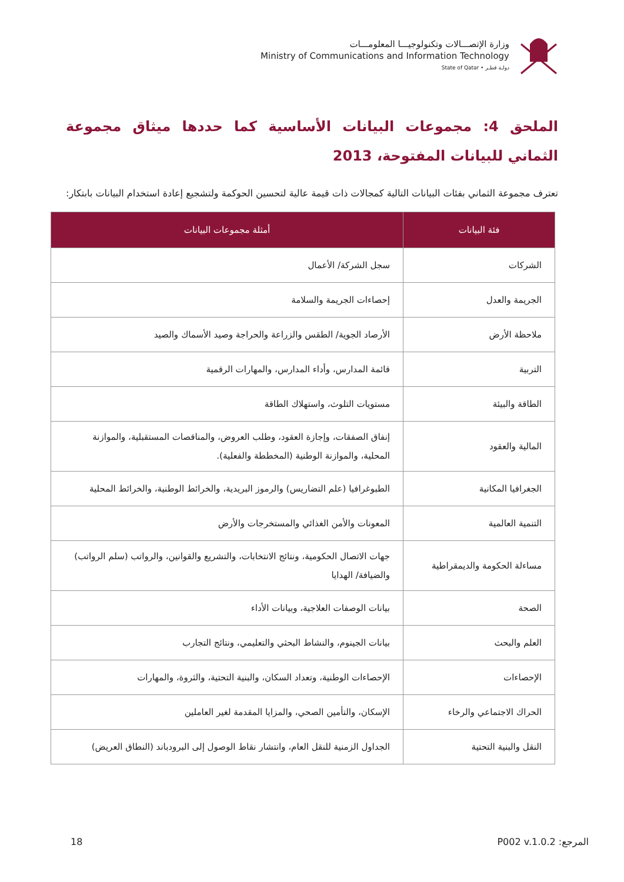وزارة الإتصـــالات وتكنولوجيـــا المعلومـــات
Ministry of Communications and Information Technology
State of Qatar • دولـة قطـر
الملحق 4: مجموعات البيانات الأساسية كما حددها ميثاق مجموعة الثماني للبيانات المفتوحة، 2013
تعترف مجموعة الثماني بفئات البيانات التالية كمجالات ذات قيمة عالية لتحسين الحوكمة ولتشجيع إعادة استخدام البيانات بابتكار:
| فئة البيانات | أمثلة مجموعات البيانات |
| --- | --- |
| الشركات | سجل الشركة/ الأعمال |
| الجريمة والعدل | إحصاءات الجريمة والسلامة |
| ملاحظة الأرض | الأرصاد الجوية/ الطقس والزراعة والحراجة وصيد الأسماك والصيد |
| التربية | قائمة المدارس، وأداء المدارس، والمهارات الرقمية |
| الطاقة والبيئة | مستويات التلوث، واستهلاك الطاقة |
| المالية والعقود | إنفاق الصفقات، وإجازة العقود، وطلب العروض، والمناقصات المستقبلية، والموازنة المحلية، والموازنة الوطنية (المخططة والفعلية). |
| الجغرافيا المكانية | الطبوغرافيا (علم التضاريس) والرموز البريدية، والخرائط الوطنية، والخرائط المحلية |
| التنمية العالمية | المعونات والأمن الغذائي والمستخرجات والأرض |
| مساءلة الحكومة والديمقراطية | جهات الاتصال الحكومية، ونتائج الانتخابات، والتشريع والقوانين، والرواتب (سلم الرواتب) والضيافة/ الهدايا |
| الصحة | بيانات الوصفات العلاجية، وبيانات الأداء |
| العلم والبحث | بيانات الجينوم، والنشاط البحثي والتعليمي، ونتائج التجارب |
| الإحصاءات | الإحصاءات الوطنية، وتعداد السكان، والبنية التحتية، والثروة، والمهارات |
| الحراك الاجتماعي والرخاء | الإسكان، والتأمين الصحي، والمزايا المقدمة لغير العاملين |
| النقل والبنية التحتية | الجداول الزمنية للنقل العام، وانتشار نقاط الوصول إلى البرودباند (النطاق العريض) |
18 المرجع: P002 v.1.0.2